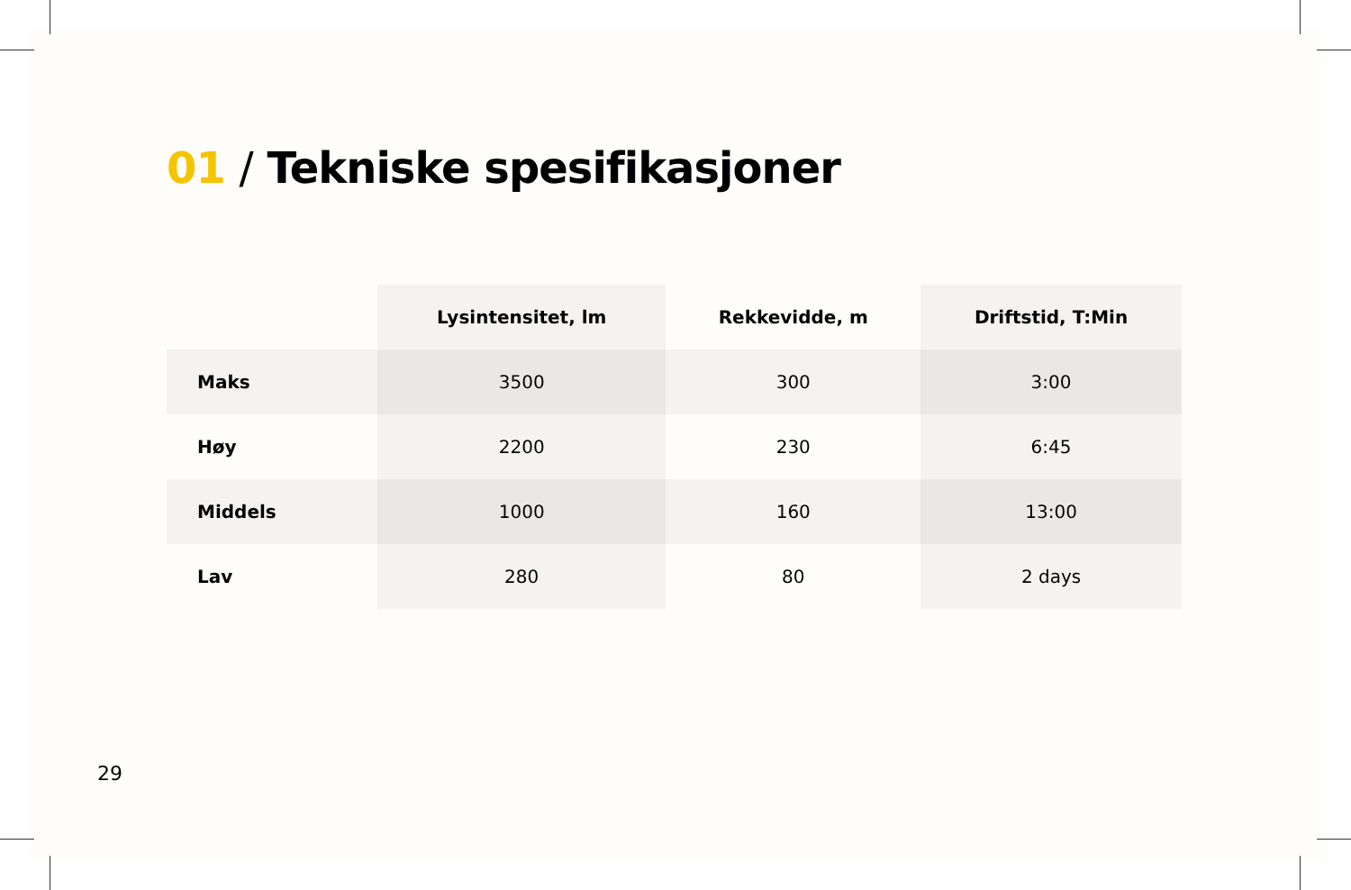01 / Tekniske spesifikasjoner
| | Lysintensitet, lm | Rekkevidde, m | Driftstid, T:Min |
| --- | --- | --- | --- |
| Maks | 3500 | 300 | 3:00 |
| Høy | 2200 | 230 | 6:45 |
| Middels | 1000 | 160 | 13:00 |
| Lav | 280 | 80 | 2 days |
29